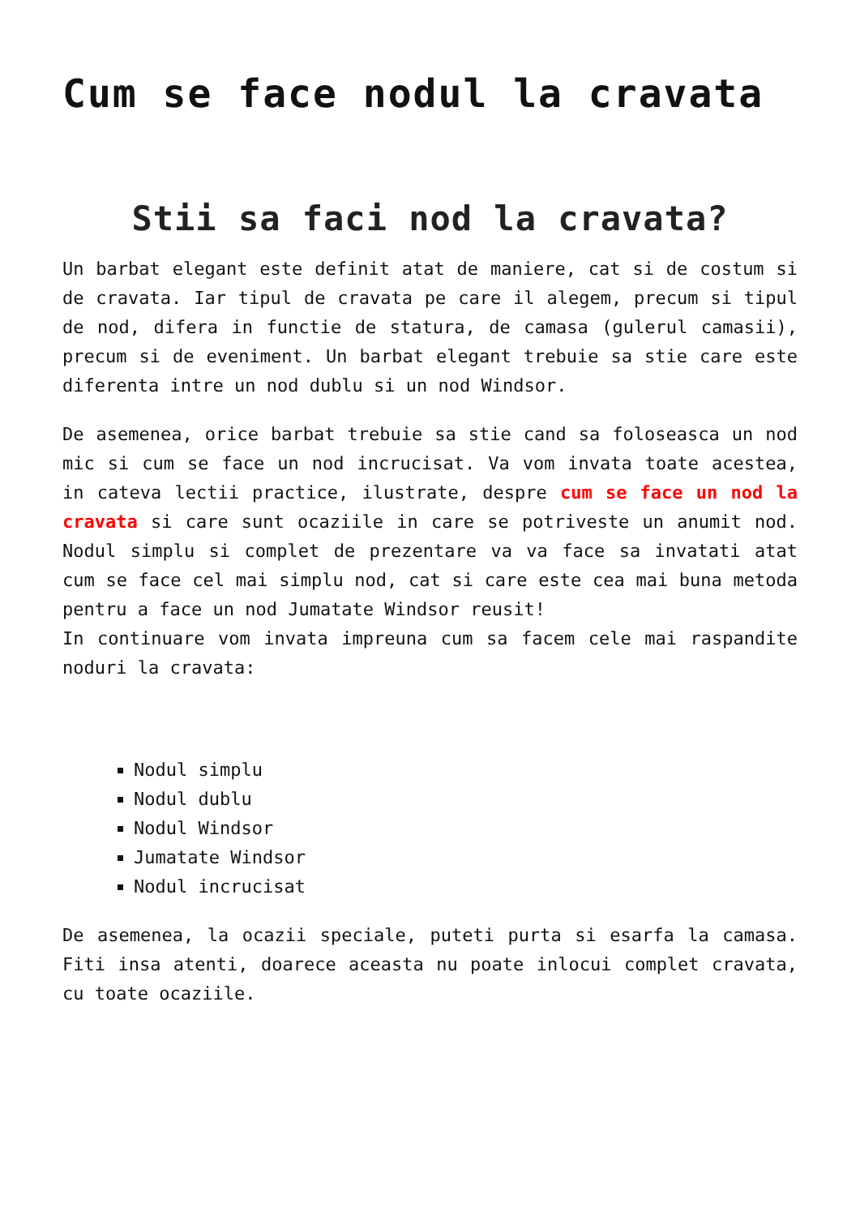Cum se face nodul la cravata
Stii sa faci nod la cravata?
Un barbat elegant este definit atat de maniere, cat si de costum si de cravata. Iar tipul de cravata pe care il alegem, precum si tipul de nod, difera in functie de statura, de camasa (gulerul camasii), precum si de eveniment. Un barbat elegant trebuie sa stie care este diferenta intre un nod dublu si un nod Windsor.
De asemenea, orice barbat trebuie sa stie cand sa foloseasca un nod mic si cum se face un nod incrucisat. Va vom invata toate acestea, in cateva lectii practice, ilustrate, despre cum se face un nod la cravata si care sunt ocaziile in care se potriveste un anumit nod. Nodul simplu si complet de prezentare va va face sa invatati atat cum se face cel mai simplu nod, cat si care este cea mai buna metoda pentru a face un nod Jumatate Windsor reusit!
In continuare vom invata impreuna cum sa facem cele mai raspandite noduri la cravata:
Nodul simplu
Nodul dublu
Nodul Windsor
Jumatate Windsor
Nodul incrucisat
De asemenea, la ocazii speciale, puteti purta si esarfa la camasa. Fiti insa atenti, doarece aceasta nu poate inlocui complet cravata, cu toate ocaziile.